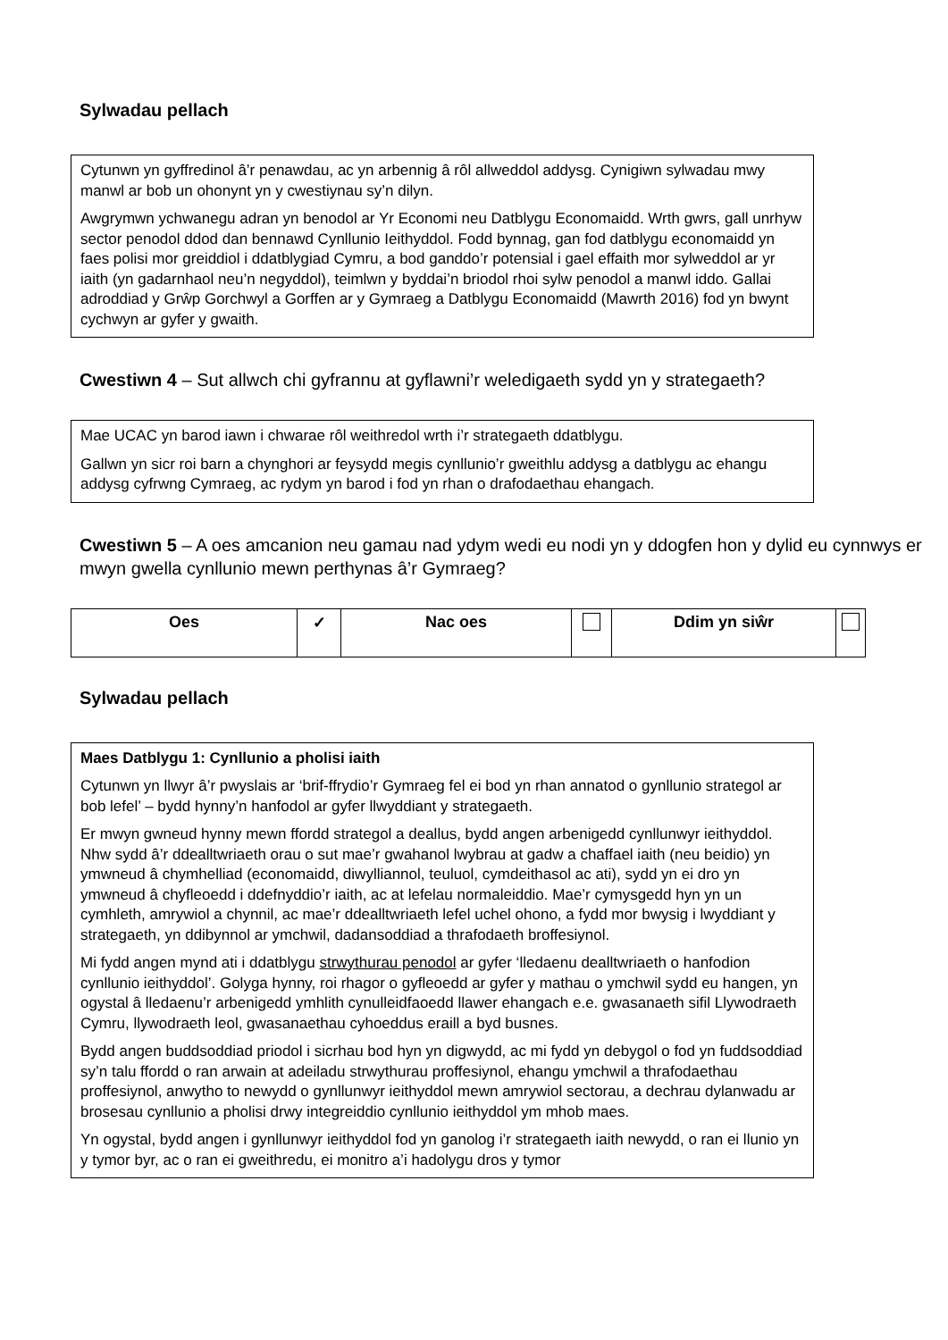Sylwadau pellach
Cytunwn yn gyffredinol â’r penawdau, ac yn arbennig â rôl allweddol addysg. Cynigiwn sylwadau mwy manwl ar bob un ohonynt yn y cwestiynau sy’n dilyn.
Awgrymwn ychwanegu adran yn benodol ar Yr Economi neu Datblygu Economaidd. Wrth gwrs, gall unrhyw sector penodol ddod dan bennawd Cynllunio Ieithyddol. Fodd bynnag, gan fod datblygu economaidd yn faes polisi mor greiddiol i ddatblygiad Cymru, a bod ganddo’r potensial i gael effaith mor sylweddol ar yr iaith (yn gadarnhaol neu’n negyddol), teimlwn y byddai’n briodol rhoi sylw penodol a manwl iddo. Gallai adroddiad y Grŵp Gorchwyl a Gorffen ar y Gymraeg a Datblygu Economaidd (Mawrth 2016) fod yn bwynt cychwyn ar gyfer y gwaith.
Cwestiwn 4 – Sut allwch chi gyfrannu at gyflawni’r weledigaeth sydd yn y strategaeth?
Mae UCAC yn barod iawn i chwarae rôl weithredol wrth i’r strategaeth ddatblygu.
Gallwn yn sicr roi barn a chynghori ar feysydd megis cynllunio’r gweithlu addysg a datblygu ac ehangu addysg cyfrwng Cymraeg, ac rydym yn barod i fod yn rhan o drafodaethau ehangach.
Cwestiwn 5 – A oes amcanion neu gamau nad ydym wedi eu nodi yn y ddogfen hon y dylid eu cynnwys er mwyn gwella cynllunio mewn perthynas â’r Gymraeg?
| Oes | ✓ | Nac oes | | Ddim yn siŵr | |
Sylwadau pellach
Maes Datblygu 1: Cynllunio a pholisi iaith
Cytunwn yn llwyr â’r pwyslais ar ‘brif-ffrydio’r Gymraeg fel ei bod yn rhan annatod o gynllunio strategol ar bob lefel’ – bydd hynny’n hanfodol ar gyfer llwyddiant y strategaeth.
Er mwyn gwneud hynny mewn ffordd strategol a deallus, bydd angen arbenigedd cynllunwyr ieithyddol. Nhw sydd â’r ddealltwriaeth orau o sut mae’r gwahanol lwybrau at gadw a chaffael iaith (neu beidio) yn ymwneud â chymhelliad (economaidd, diwylliannol, teuluol, cymdeithasol ac ati), sydd yn ei dro yn ymwneud â chyfleoedd i ddefnyddio’r iaith, ac at lefelau normaleiddio. Mae’r cymysgedd hyn yn un cymhleth, amrywiol a chynnil, ac mae’r ddealltwriaeth lefel uchel ohono, a fydd mor bwysig i lwyddiant y strategaeth, yn ddibynnol ar ymchwil, dadansoddiad a thrafodaeth broffesiynol.
Mi fydd angen mynd ati i ddatblygu strwythurau penodol ar gyfer ‘lledaenu dealltwriaeth o hanfodion cynllunio ieithyddol’. Golyga hynny, roi rhagor o gyfleoedd ar gyfer y mathau o ymchwil sydd eu hangen, yn ogystal â lledaenu’r arbenigedd ymhlith cynulleidfaoedd llawer ehangach e.e. gwasanaeth sifil Llywodraeth Cymru, llywodraeth leol, gwasanaethau cyhoeddus eraill a byd busnes.
Bydd angen buddsoddiad priodol i sicrhau bod hyn yn digwydd, ac mi fydd yn debygol o fod yn fuddsoddiad sy’n talu ffordd o ran arwain at adeiladu strwythurau proffesiynol, ehangu ymchwil a thrafodaethau proffesiynol, anwytho to newydd o gynllunwyr ieithyddol mewn amrywiol sectorau, a dechrau dylanwadu ar brosesau cynllunio a pholisi drwy integreiddio cynllunio ieithyddol ym mhob maes.
Yn ogystal, bydd angen i gynllunwyr ieithyddol fod yn ganolog i’r strategaeth iaith newydd, o ran ei llunio yn y tymor byr, ac o ran ei gweithredu, ei monitro a’i hadolygu dros y tymor